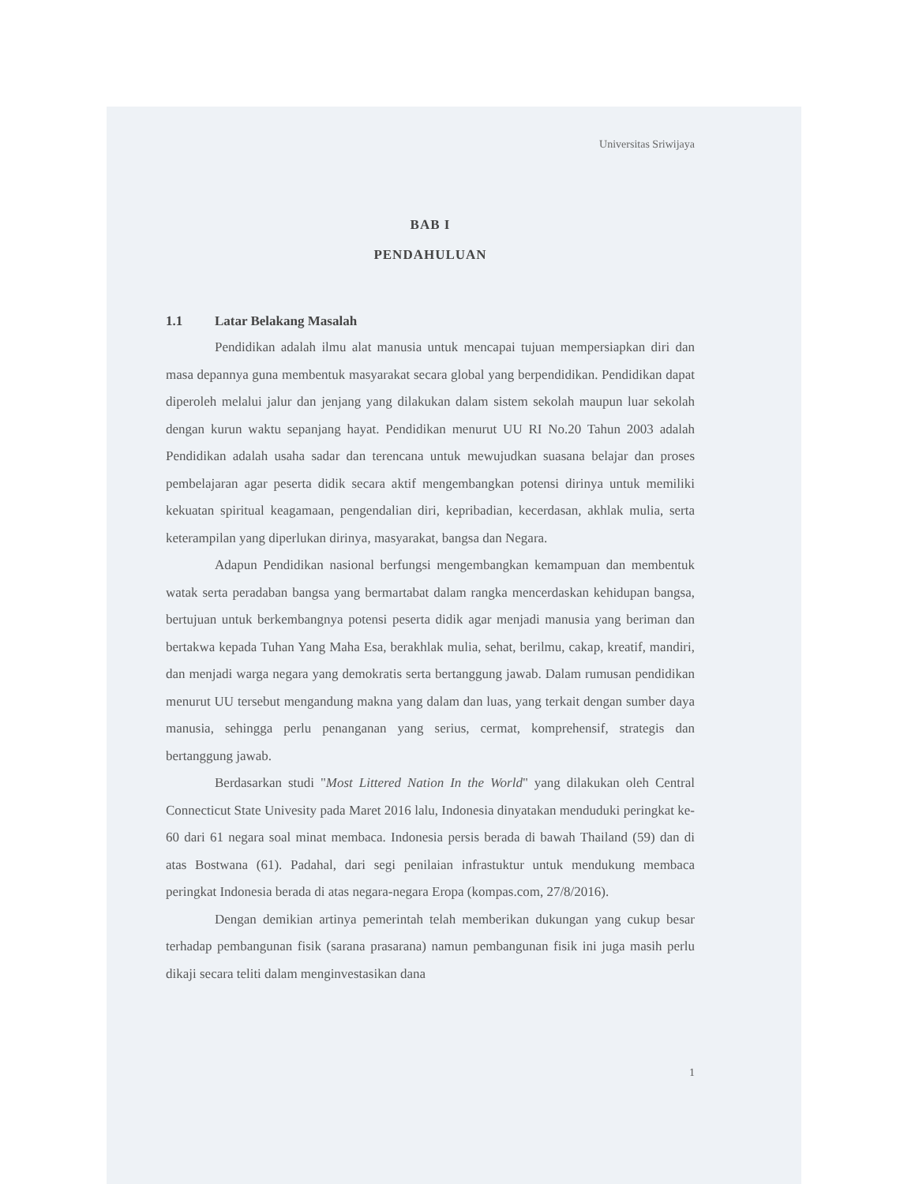Universitas Sriwijaya
BAB I
PENDAHULUAN
1.1 Latar Belakang Masalah
Pendidikan adalah ilmu alat manusia untuk mencapai tujuan mempersiapkan diri dan masa depannya guna membentuk masyarakat secara global yang berpendidikan. Pendidikan dapat diperoleh melalui jalur dan jenjang yang dilakukan dalam sistem sekolah maupun luar sekolah dengan kurun waktu sepanjang hayat. Pendidikan menurut UU RI No.20 Tahun 2003 adalah Pendidikan adalah usaha sadar dan terencana untuk mewujudkan suasana belajar dan proses pembelajaran agar peserta didik secara aktif mengembangkan potensi dirinya untuk memiliki kekuatan spiritual keagamaan, pengendalian diri, kepribadian, kecerdasan, akhlak mulia, serta keterampilan yang diperlukan dirinya, masyarakat, bangsa dan Negara.
Adapun Pendidikan nasional berfungsi mengembangkan kemampuan dan membentuk watak serta peradaban bangsa yang bermartabat dalam rangka mencerdaskan kehidupan bangsa, bertujuan untuk berkembangnya potensi peserta didik agar menjadi manusia yang beriman dan bertakwa kepada Tuhan Yang Maha Esa, berakhlak mulia, sehat, berilmu, cakap, kreatif, mandiri, dan menjadi warga negara yang demokratis serta bertanggung jawab. Dalam rumusan pendidikan menurut UU tersebut mengandung makna yang dalam dan luas, yang terkait dengan sumber daya manusia, sehingga perlu penanganan yang serius, cermat, komprehensif, strategis dan bertanggung jawab.
Berdasarkan studi "Most Littered Nation In the World" yang dilakukan oleh Central Connecticut State Univesity pada Maret 2016 lalu, Indonesia dinyatakan menduduki peringkat ke-60 dari 61 negara soal minat membaca. Indonesia persis berada di bawah Thailand (59) dan di atas Bostwana (61). Padahal, dari segi penilaian infrastuktur untuk mendukung membaca peringkat Indonesia berada di atas negara-negara Eropa (kompas.com, 27/8/2016).
Dengan demikian artinya pemerintah telah memberikan dukungan yang cukup besar terhadap pembangunan fisik (sarana prasarana) namun pembangunan fisik ini juga masih perlu dikaji secara teliti dalam menginvestasikan dana
1